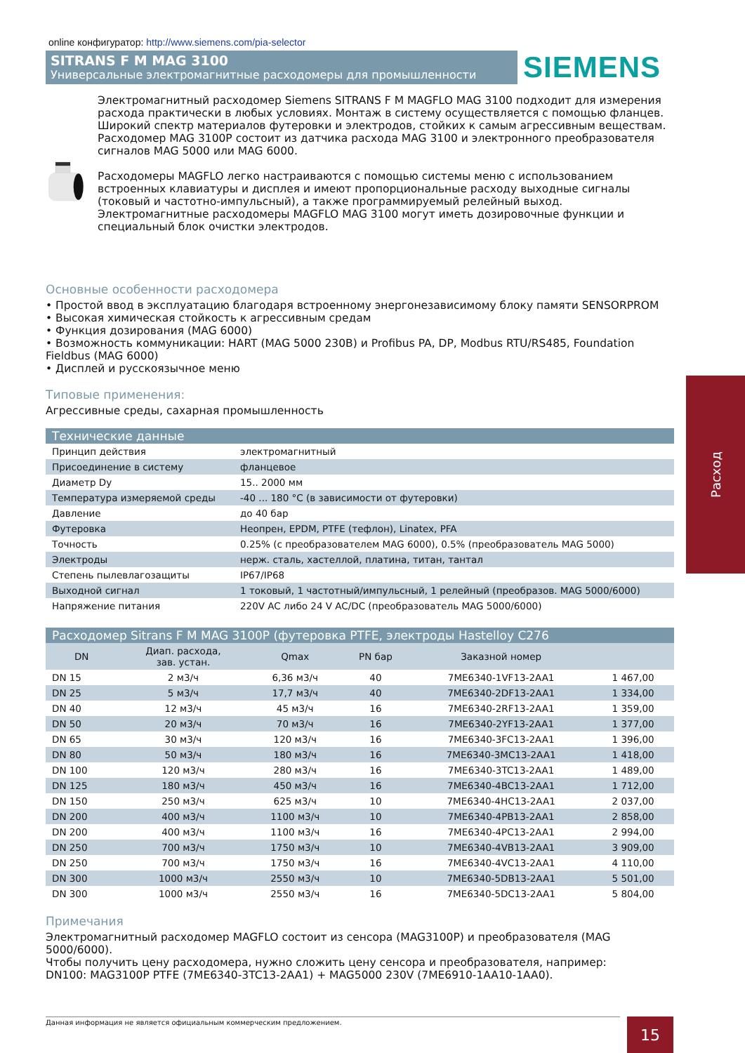online конфигуратор: http://www.siemens.com/pia-selector
SITRANS F M MAG 3100
Универсальные электромагнитные расходомеры для промышленности
SIEMENS
Электромагнитный расходомер Siemens SITRANS F M MAGFLO MAG 3100 подходит для измерения расхода практически в любых условиях. Монтаж в систему осуществляется с помощью фланцев. Широкий спектр материалов футеровки и электродов, стойких к самым агрессивным веществам. Расходомер MAG 3100P состоит из датчика расхода MAG 3100 и электронного преобразователя сигналов MAG 5000 или MAG 6000.
Расходомеры MAGFLO легко настраиваются с помощью системы меню с использованием встроенных клавиатуры и дисплея и имеют пропорциональные расходу выходные сигналы (токовый и частотно-импульсный), а также программируемый релейный выход. Электромагнитные расходомеры MAGFLO MAG 3100 могут иметь дозировочные функции и специальный блок очистки электродов.
Основные особенности расходомера
• Простой ввод в эксплуатацию благодаря встроенному энергонезависимому блоку памяти SENSORPROM
• Высокая химическая стойкость к агрессивным средам
• Функция дозирования (MAG 6000)
• Возможность коммуникации: HART (MAG 5000 230В) и Profibus PA, DP, Modbus RTU/RS485, Foundation Fieldbus (MAG 6000)
• Дисплей и русскоязычное меню
Типовые применения:
Агрессивные среды, сахарная промышленность
Технические данные
| Принцип действия | электромагнитный |
| Присоединение в систему | фланцевое |
| Диаметр Dy | 15.. 2000 мм |
| Температура измеряемой среды | -40 ... 180 °С (в зависимости от футеровки) |
| Давление | до 40 бар |
| Футеровка | Неопрен, EPDM, PTFE (тефлон), Linatex, PFA |
| Точность | 0.25% (с преобразователем MAG 6000), 0.5% (преобразователь MAG 5000) |
| Электроды | нерж. сталь, хастеллой, платина, титан, тантал |
| Степень пылевлагозащиты | IP67/IP68 |
| Выходной сигнал | 1 токовый, 1 частотный/импульсный, 1 релейный (преобразов. MAG 5000/6000) |
| Напряжение питания | 220V AC либо 24 V AC/DC (преобразователь MAG 5000/6000) |
Расходомер Sitrans F M MAG 3100P (футеровка PTFE, электроды Hastelloy C276
| DN | Диап. расхода, зав. устан. | Qmax | PN бар | Заказной номер | |
| --- | --- | --- | --- | --- | --- |
| DN 15 | 2 м3/ч | 6,36 м3/ч | 40 | 7ME6340-1VF13-2AA1 | 1 467,00 |
| DN 25 | 5 м3/ч | 17,7 м3/ч | 40 | 7ME6340-2DF13-2AA1 | 1 334,00 |
| DN 40 | 12 м3/ч | 45 м3/ч | 16 | 7ME6340-2RF13-2AA1 | 1 359,00 |
| DN 50 | 20 м3/ч | 70 м3/ч | 16 | 7ME6340-2YF13-2AA1 | 1 377,00 |
| DN 65 | 30 м3/ч | 120 м3/ч | 16 | 7ME6340-3FC13-2AA1 | 1 396,00 |
| DN 80 | 50 м3/ч | 180 м3/ч | 16 | 7ME6340-3MC13-2AA1 | 1 418,00 |
| DN 100 | 120 м3/ч | 280 м3/ч | 16 | 7ME6340-3TC13-2AA1 | 1 489,00 |
| DN 125 | 180 м3/ч | 450 м3/ч | 16 | 7ME6340-4BC13-2AA1 | 1 712,00 |
| DN 150 | 250 м3/ч | 625 м3/ч | 10 | 7ME6340-4HC13-2AA1 | 2 037,00 |
| DN 200 | 400 м3/ч | 1100 м3/ч | 10 | 7ME6340-4PB13-2AA1 | 2 858,00 |
| DN 200 | 400 м3/ч | 1100 м3/ч | 16 | 7ME6340-4PC13-2AA1 | 2 994,00 |
| DN 250 | 700 м3/ч | 1750 м3/ч | 10 | 7ME6340-4VB13-2AA1 | 3 909,00 |
| DN 250 | 700 м3/ч | 1750 м3/ч | 16 | 7ME6340-4VC13-2AA1 | 4 110,00 |
| DN 300 | 1000 м3/ч | 2550 м3/ч | 10 | 7ME6340-5DB13-2AA1 | 5 501,00 |
| DN 300 | 1000 м3/ч | 2550 м3/ч | 16 | 7ME6340-5DC13-2AA1 | 5 804,00 |
Примечания
Электромагнитный расходомер MAGFLO состоит из сенсора (MAG3100P) и преобразователя (MAG 5000/6000).
Чтобы получить цену расходомера, нужно сложить цену сенсора и преобразователя, например:
DN100: MAG3100P PTFE (7ME6340-3TC13-2AA1) + MAG5000 230V (7ME6910-1AA10-1AA0).
Расход
Данная информация не является официальным коммерческим предложением. 15